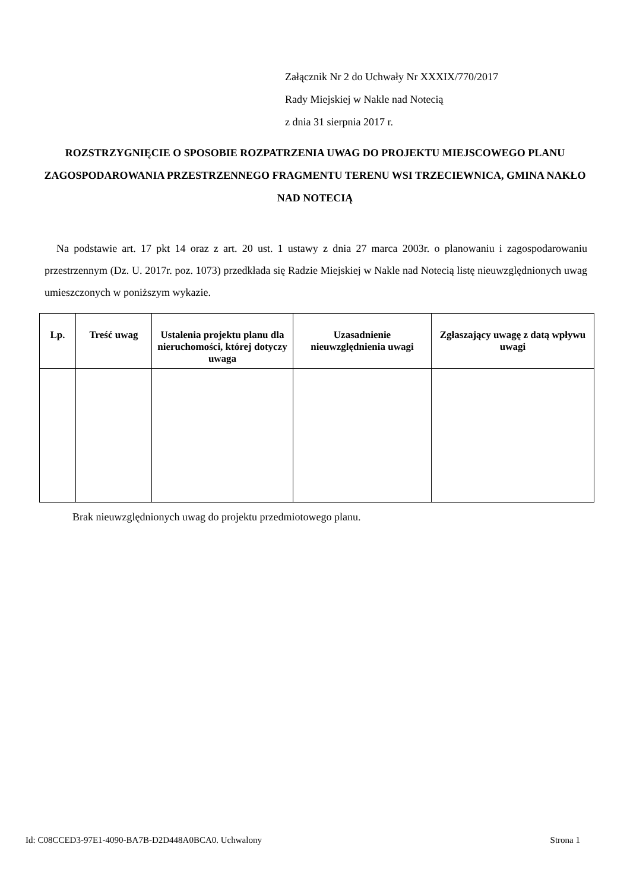Załącznik Nr 2 do Uchwały Nr XXXIX/770/2017
Rady Miejskiej w Nakle nad Notecią
z dnia 31 sierpnia 2017 r.
ROZSTRZYGNIĘCIE O SPOSOBIE ROZPATRZENIA UWAG DO PROJEKTU MIEJSCOWEGO PLANU ZAGOSPODAROWANIA PRZESTRZENNEGO FRAGMENTU TERENU WSI TRZECIEWNICA, GMINA NAKŁO NAD NOTECIĄ
Na podstawie art. 17 pkt 14 oraz z art. 20 ust. 1 ustawy z dnia 27 marca 2003r. o planowaniu i zagospodarowaniu przestrzennym (Dz. U. 2017r. poz. 1073) przedkłada się Radzie Miejskiej w Nakle nad Notecią listę nieuwzględnionych uwag umieszczonych w poniższym wykazie.
| Lp. | Treść uwag | Ustalenia projektu planu dla nieruchomości, której dotyczy uwaga | Uzasadnienie nieuwzględnienia uwagi | Zgłaszający uwagę z datą wpływu uwagi |
| --- | --- | --- | --- | --- |
Brak nieuwzględnionych uwag do projektu przedmiotowego planu.
Id: C08CCED3-97E1-4090-BA7B-D2D448A0BCA0. Uchwalony Strona 1